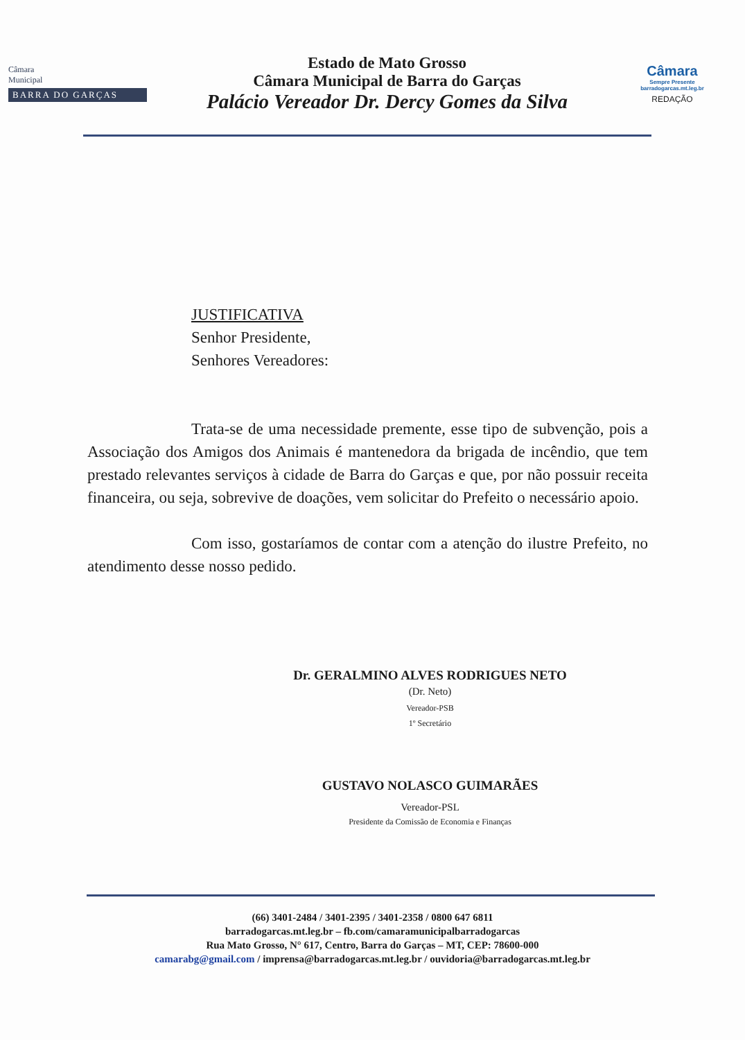Câmara
Municipal
BARRA DO GARÇAS
Estado de Mato Grosso
Câmara Municipal de Barra do Garças
Palácio Vereador Dr. Dercy Gomes da Silva
Câmara
Sempre Presente
barradogarcas.mt.leg.br
REDAÇÃO
JUSTIFICATIVA
Senhor Presidente,
Senhores Vereadores:
Trata-se de uma necessidade premente, esse tipo de subvenção, pois a Associação dos Amigos dos Animais é mantenedora da brigada de incêndio, que tem prestado relevantes serviços à cidade de Barra do Garças e que, por não possuir receita financeira, ou seja, sobrevive de doações, vem solicitar do Prefeito o necessário apoio.
Com isso, gostaríamos de contar com a atenção do ilustre Prefeito, no atendimento desse nosso pedido.
Dr. GERALMINO ALVES RODRIGUES NETO
(Dr. Neto)
Vereador-PSB
1º Secretário
GUSTAVO NOLASCO GUIMARÃES
Vereador-PSL
Presidente da Comissão de Economia e Finanças
(66) 3401-2484 / 3401-2395 / 3401-2358 / 0800 647 6811
barradogarcas.mt.leg.br – fb.com/camaramunicipalbarradogarcas
Rua Mato Grosso, N° 617, Centro, Barra do Garças – MT, CEP: 78600-000
camarabg@gmail.com / imprensa@barradogarcas.mt.leg.br / ouvidoria@barradogarcas.mt.leg.br